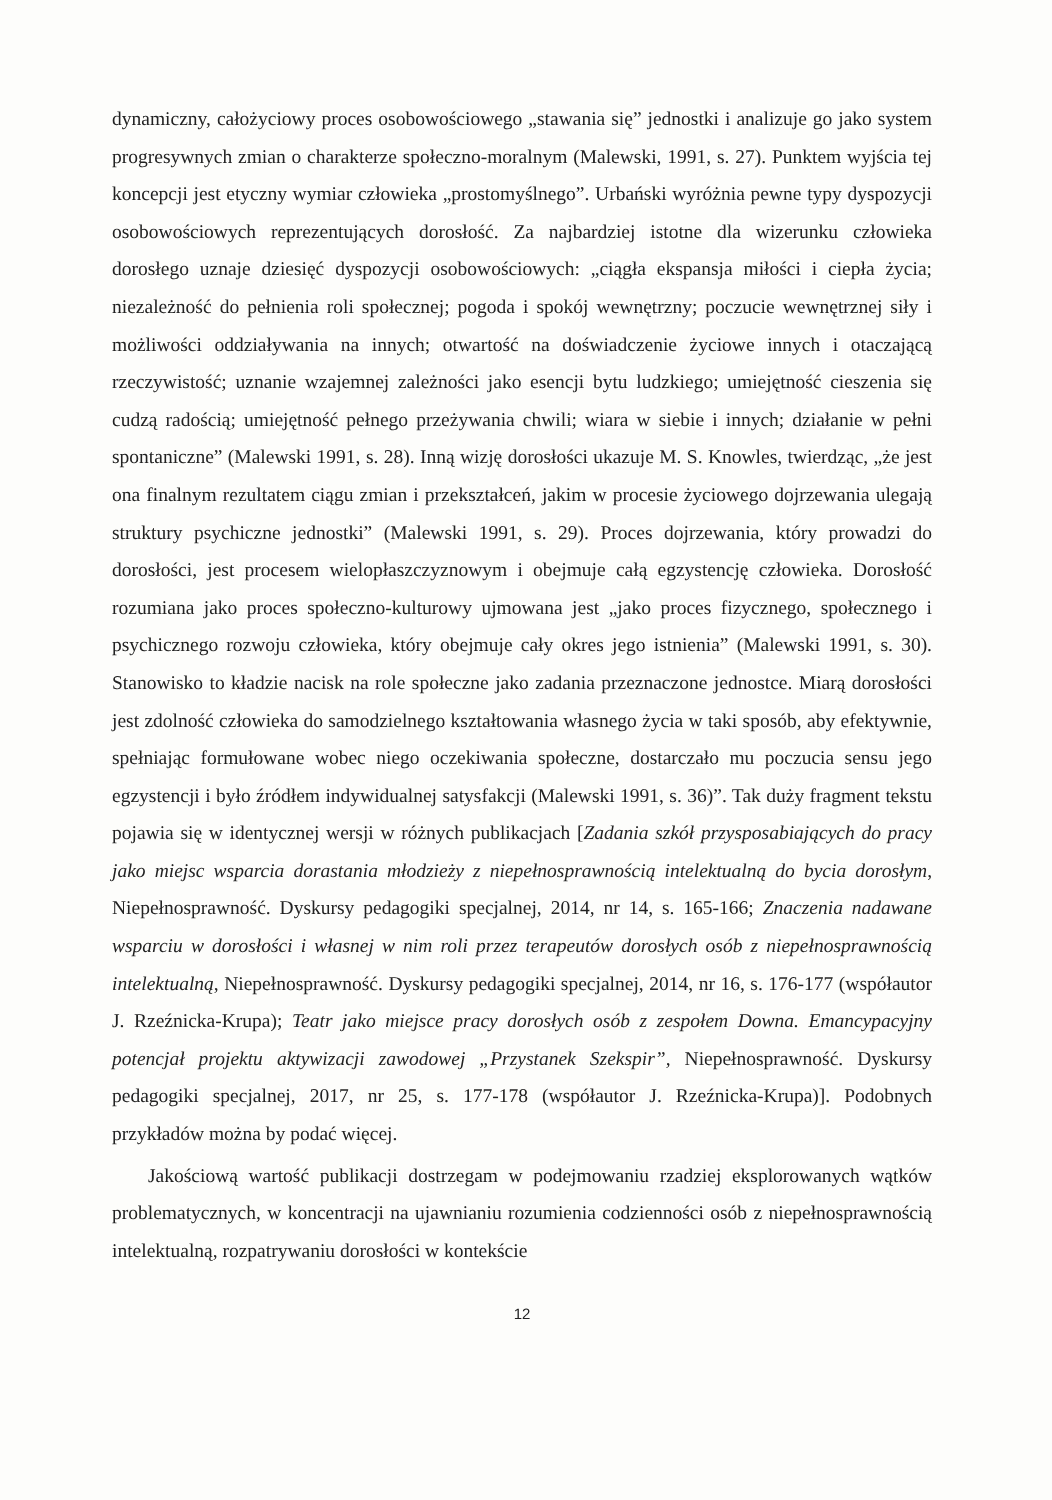dynamiczny, całożyciowy proces osobowościowego „stawania się” jednostki i analizuje go jako system progresywnych zmian o charakterze społeczno-moralnym (Malewski, 1991, s. 27). Punktem wyjścia tej koncepcji jest etyczny wymiar człowieka „prostomyślnego”. Urbański wyróżnia pewne typy dyspozycji osobowościowych reprezentujących dorosłość. Za najbardziej istotne dla wizerunku człowieka dorosłego uznaje dziesięć dyspozycji osobowościowych: „ciągła ekspansja miłości i ciepła życia; niezależność do pełnienia roli społecznej; pogoda i spokój wewnętrzny; poczucie wewnętrznej siły i możliwości oddziaływania na innych; otwartość na doświadczenie życiowe innych i otaczającą rzeczywistość; uznanie wzajemnej zależności jako esencji bytu ludzkiego; umiejętność cieszenia się cudzą radością; umiejętność pełnego przeżywania chwili; wiara w siebie i innych; działanie w pełni spontaniczne” (Malewski 1991, s. 28). Inną wizję dorosłości ukazuje M. S. Knowles, twierdząc, „że jest ona finalnym rezultatem ciągu zmian i przekształceń, jakim w procesie życiowego dojrzewania ulegają struktury psychiczne jednostki” (Malewski 1991, s. 29). Proces dojrzewania, który prowadzi do dorosłości, jest procesem wielopłaszczyznowym i obejmuje całą egzystencję człowieka. Dorosłość rozumiana jako proces społeczno-kulturowy ujmowana jest „jako proces fizycznego, społecznego i psychicznego rozwoju człowieka, który obejmuje cały okres jego istnienia” (Malewski 1991, s. 30). Stanowisko to kładzie nacisk na role społeczne jako zadania przeznaczone jednostce. Miarą dorosłości jest zdolność człowieka do samodzielnego kształtowania własnego życia w taki sposób, aby efektywnie, spełniając formułowane wobec niego oczekiwania społeczne, dostarczało mu poczucia sensu jego egzystencji i było źródłem indywidualnej satysfakcji (Malewski 1991, s. 36)”. Tak duży fragment tekstu pojawia się w identycznej wersji w różnych publikacjach [Zadania szkół przysposabiających do pracy jako miejsc wsparcia dorastania młodzieży z niepełnosprawnością intelektualną do bycia dorosłym, Niepełnosprawność. Dyskursy pedagogiki specjalnej, 2014, nr 14, s. 165-166; Znaczenia nadawane wsparciu w dorosłości i własnej w nim roli przez terapeutów dorosłych osób z niepełnosprawnością intelektualną, Niepełnosprawność. Dyskursy pedagogiki specjalnej, 2014, nr 16, s. 176-177 (współautor J. Rzeźnicka-Krupa); Teatr jako miejsce pracy dorosłych osób z zespołem Downa. Emancypacyjny potencjał projektu aktywizacji zawodowej „Przystanek Szekspir”, Niepełnosprawność. Dyskursy pedagogiki specjalnej, 2017, nr 25, s. 177-178 (współautor J. Rzeźnicka-Krupa)]. Podobnych przykładów można by podać więcej.
Jakościową wartość publikacji dostrzegam w podejmowaniu rzadziej eksplorowanych wątków problematycznych, w koncentracji na ujawnianiu rozumienia codzienności osób z niepełnosprawnością intelektualną, rozpatrywaniu dorosłości w kontekście
12